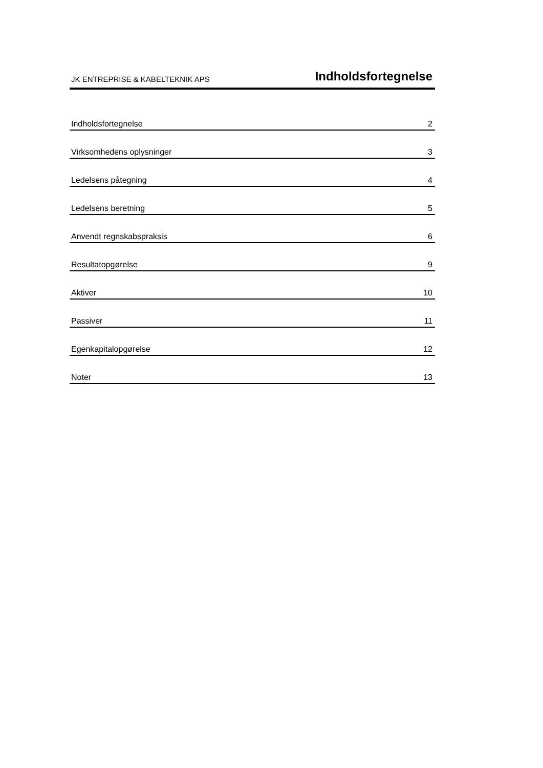JK ENTREPRISE & KABELTEKNIK APS Indholdsfortegnelse
Indholdsfortegnelse 2
Virksomhedens oplysninger 3
Ledelsens påtegning 4
Ledelsens beretning 5
Anvendt regnskabspraksis 6
Resultatopgørelse 9
Aktiver 10
Passiver 11
Egenkapitalopgørelse 12
Noter 13